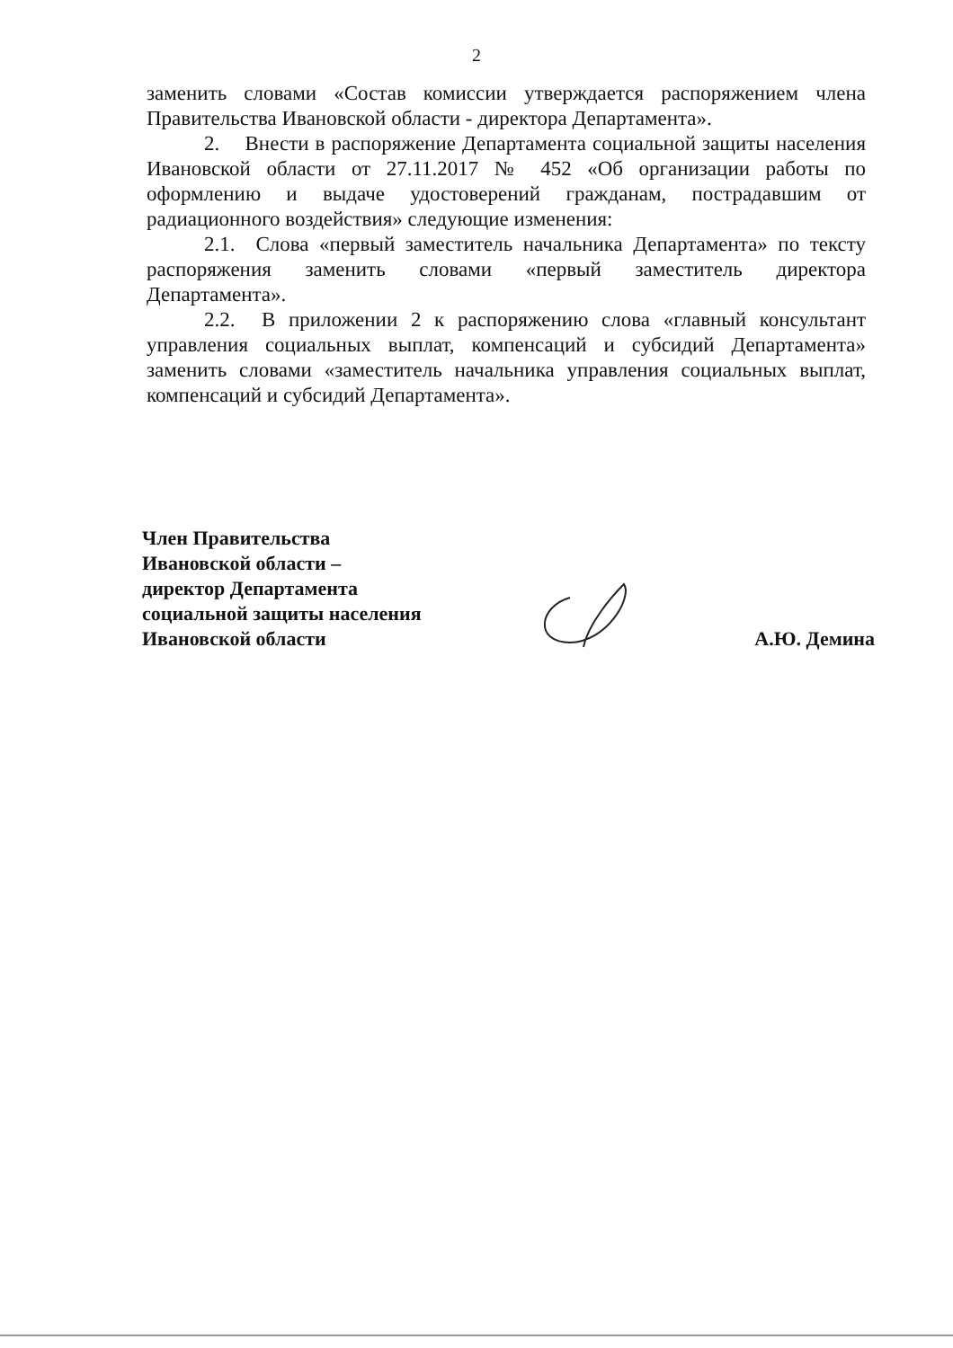2
заменить словами «Состав комиссии утверждается распоряжением члена Правительства Ивановской области - директора Департамента».
2. Внести в распоряжение Департамента социальной защиты населения Ивановской области от 27.11.2017 № 452 «Об организации работы по оформлению и выдаче удостоверений гражданам, пострадавшим от радиационного воздействия» следующие изменения:
2.1. Слова «первый заместитель начальника Департамента» по тексту распоряжения заменить словами «первый заместитель директора Департамента».
2.2. В приложении 2 к распоряжению слова «главный консультант управления социальных выплат, компенсаций и субсидий Департамента» заменить словами «заместитель начальника управления социальных выплат, компенсаций и субсидий Департамента».
Член Правительства
Ивановской области –
директор Департамента
социальной защиты населения
Ивановской области
А.Ю. Демина